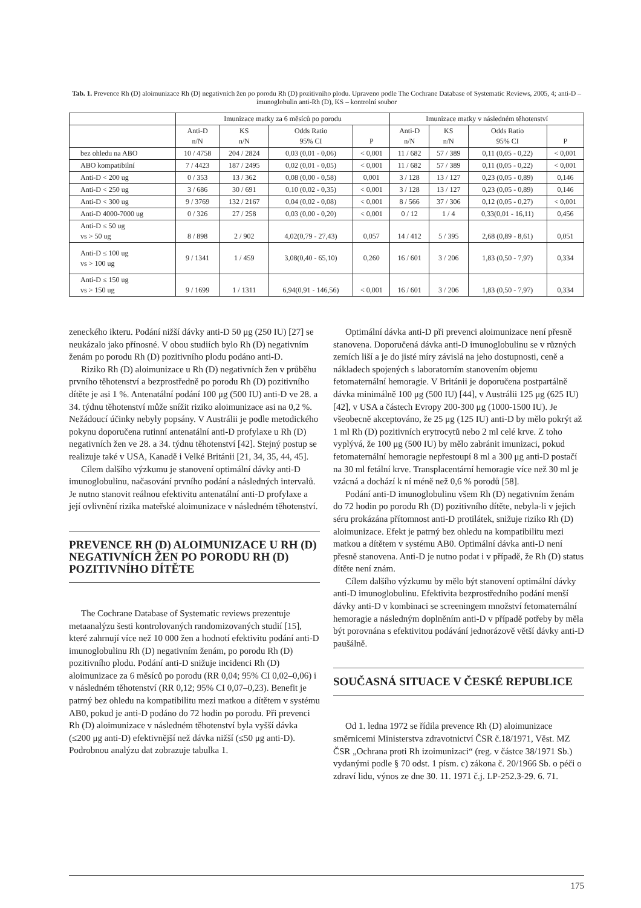Tab. 1. Prevence Rh (D) aloimunizace Rh (D) negativních žen po porodu Rh (D) pozitivního plodu. Upraveno podle The Cochrane Database of Systematic Reviews, 2005, 4; anti-D – imunoglobulin anti-Rh (D), KS – kontrolní soubor
| | Imunizace matky za 6 měsíců po porodu | | | | Imunizace matky v následném těhotenství | | | |
| --- | --- | --- | --- | --- | --- | --- | --- | --- |
| | Anti-D n/N | KS n/N | Odds Ratio 95% CI | P | Anti-D n/N | KS n/N | Odds Ratio 95% CI | P |
| bez ohledu na ABO | 10 / 4758 | 204 / 2824 | 0,03 (0,01 - 0,06) | < 0,001 | 11 / 682 | 57 / 389 | 0,11 (0,05 - 0,22) | < 0,001 |
| ABO kompatibilní | 7 / 4423 | 187 / 2495 | 0,02 (0,01 - 0,05) | < 0,001 | 11 / 682 | 57 / 389 | 0,11 (0,05 - 0,22) | < 0,001 |
| Anti-D < 200 ug | 0 / 353 | 13 / 362 | 0,08 (0,00 - 0,58) | 0,001 | 3 / 128 | 13 / 127 | 0,23 (0,05 - 0,89) | 0,146 |
| Anti-D < 250 ug | 3 / 686 | 30 / 691 | 0,10 (0,02 - 0,35) | < 0,001 | 3 / 128 | 13 / 127 | 0,23 (0,05 - 0,89) | 0,146 |
| Anti-D < 300 ug | 9 / 3769 | 132 / 2167 | 0,04 (0,02 - 0,08) | < 0,001 | 8 / 566 | 37 / 306 | 0,12 (0,05 - 0,27) | < 0,001 |
| Anti-D 4000-7000 ug | 0 / 326 | 27 / 258 | 0,03 (0,00 - 0,20) | < 0,001 | 0 / 12 | 1 / 4 | 0,33(0,01 - 16,11) | 0,456 |
| Anti-D ≤ 50 ug vs > 50 ug | 8 / 898 | 2 / 902 | 4,02(0,79 - 27,43) | 0,057 | 14 / 412 | 5 / 395 | 2,68 (0,89 - 8,61) | 0,051 |
| Anti-D ≤ 100 ug vs > 100 ug | 9 / 1341 | 1 / 459 | 3,08(0,40 - 65,10) | 0,260 | 16 / 601 | 3 / 206 | 1,83 (0,50 - 7,97) | 0,334 |
| Anti-D ≤ 150 ug vs > 150 ug | 9 / 1699 | 1 / 1311 | 6,94(0,91 - 146,56) | < 0,001 | 16 / 601 | 3 / 206 | 1,83 (0,50 - 7,97) | 0,334 |
zeneckého ikteru. Podání nižší dávky anti-D 50 μg (250 IU) [27] se neukázalo jako přínosné. V obou studiích bylo Rh (D) negativním ženám po porodu Rh (D) pozitivního plodu podáno anti-D.
Riziko Rh (D) aloimunizace u Rh (D) negativních žen v průběhu prvního těhotenství a bezprostředně po porodu Rh (D) pozitivního dítěte je asi 1 %. Antenatální podání 100 μg (500 IU) anti-D ve 28. a 34. týdnu těhotenství může snížit riziko aloimunizace asi na 0,2 %. Nežádoucí účinky nebyly popsány. V Austrálii je podle metodického pokynu doporučena rutinní antenatální anti-D profylaxe u Rh (D) negativních žen ve 28. a 34. týdnu těhotenství [42]. Stejný postup se realizuje také v USA, Kanadě i Velké Británii [21, 34, 35, 44, 45].
Cílem dalšího výzkumu je stanovení optimální dávky anti-D imunoglobulinu, načasování prvního podání a následných intervalů. Je nutno stanovit reálnou efektivitu antenatální anti-D profylaxe a její ovlivnění rizika mateřské aloimunizace v následném těhotenství.
PREVENCE RH (D) ALOIMUNIZACE U RH (D) NEGATIVNÍCH ŽEN PO PORODU RH (D) POZITIVNÍHO DÍTĚTE
The Cochrane Database of Systematic reviews prezentuje metaanalýzu šesti kontrolovaných randomizovaných studií [15], které zahrnují více než 10 000 žen a hodnotí efektivitu podání anti-D imunoglobulinu Rh (D) negativním ženám, po porodu Rh (D) pozitivního plodu. Podání anti-D snižuje incidenci Rh (D) aloimunizace za 6 měsíců po porodu (RR 0,04; 95% CI 0,02–0,06) i v následném těhotenství (RR 0,12; 95% CI 0,07–0,23). Benefit je patrný bez ohledu na kompatibilitu mezi matkou a dítětem v systému AB0, pokud je anti-D podáno do 72 hodin po porodu. Při prevenci Rh (D) aloimunizace v následném těhotenství byla vyšší dávka (≤200 μg anti-D) efektivnější než dávka nižší (≤50 μg anti-D). Podrobnou analýzu dat zobrazuje tabulka 1.
Optimální dávka anti-D při prevenci aloimunizace není přesně stanovena. Doporučená dávka anti-D imunoglobulinu se v různých zemích liší a je do jisté míry závislá na jeho dostupnosti, ceně a nákladech spojených s laboratorním stanovením objemu fetomaternální hemoragie. V Británii je doporučena postpartálně dávka minimálně 100 μg (500 IU) [44], v Austrálii 125 μg (625 IU) [42], v USA a částech Evropy 200-300 μg (1000-1500 IU). Je všeobecně akceptováno, že 25 μg (125 IU) anti-D by mělo pokrýt až 1 ml Rh (D) pozitivních erytrocytů nebo 2 ml celé krve. Z toho vyplývá, že 100 μg (500 IU) by mělo zabránit imunizaci, pokud fetomaternální hemoragie nepřestoupí 8 ml a 300 μg anti-D postačí na 30 ml fetální krve. Transplacentární hemoragie více než 30 ml je vzácná a dochází k ní méně než 0,6 % porodů [58].
Podání anti-D imunoglobulinu všem Rh (D) negativním ženám do 72 hodin po porodu Rh (D) pozitivního dítěte, nebyla-li v jejich séru prokázána přítomnost anti-D protilátek, snižuje riziko Rh (D) aloimunizace. Efekt je patrný bez ohledu na kompatibilitu mezi matkou a dítětem v systému AB0. Optimální dávka anti-D není přesně stanovena. Anti-D je nutno podat i v případě, že Rh (D) status dítěte není znám.
Cílem dalšího výzkumu by mělo být stanovení optimální dávky anti-D imunoglobulinu. Efektivita bezprostředního podání menší dávky anti-D v kombinaci se screeningem množství fetomaternální hemoragie a následným doplněním anti-D v případě potřeby by měla být porovnána s efektivitou podávání jednorázově větší dávky anti-D paušálně.
SOUČASNÁ SITUACE V ČESKÉ REPUBLICE
Od 1. ledna 1972 se řídila prevence Rh (D) aloimunizace směrnicemi Ministerstva zdravotnictví ČSR č.18/1971, Věst. MZ ČSR „Ochrana proti Rh izoimunizaci“ (reg. v částce 38/1971 Sb.) vydanými podle § 70 odst. 1 písm. c) zákona č. 20/1966 Sb. o péči o zdraví lidu, výnos ze dne 30. 11. 1971 č.j. LP-252.3-29. 6. 71.
175